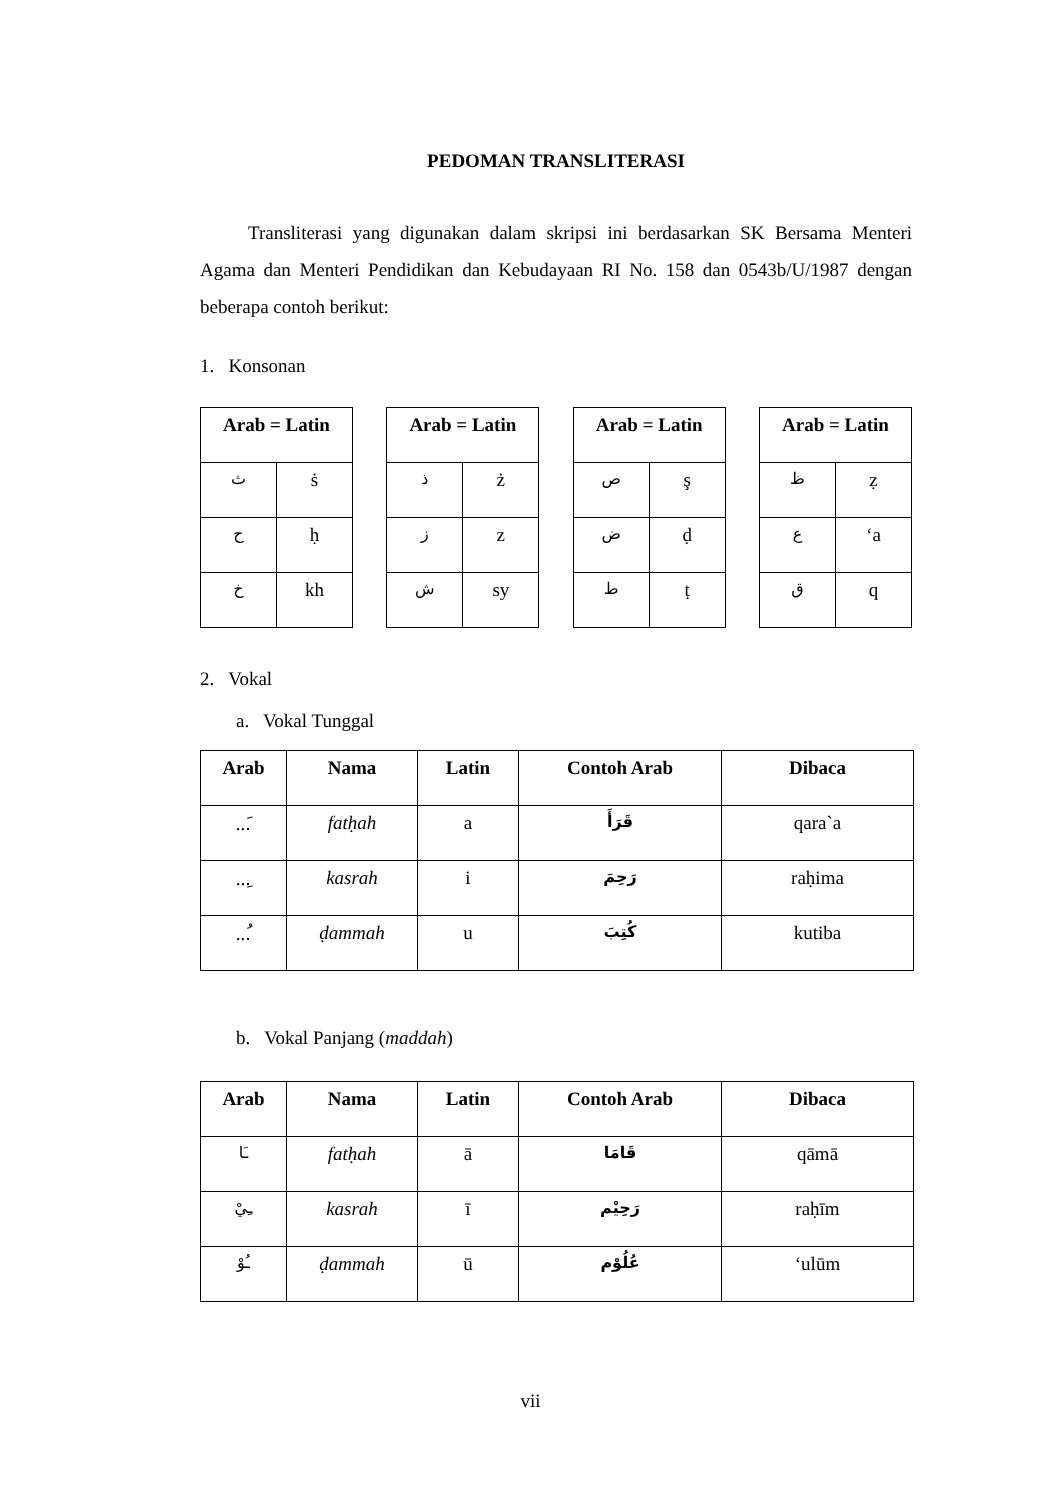PEDOMAN TRANSLITERASI
Transliterasi yang digunakan dalam skripsi ini berdasarkan SK Bersama Menteri Agama dan Menteri Pendidikan dan Kebudayaan RI No. 158 dan 0543b/U/1987 dengan beberapa contoh berikut:
1. Konsonan
| Arab = Latin | |
| --- | --- |
| ث | ṡ |
| ح | ḥ |
| خ | kh |
| Arab = Latin | |
| --- | --- |
| ذ | ż |
| ز | z |
| ش | sy |
| Arab = Latin | |
| --- | --- |
| ص | ş |
| ض | ḍ |
| ط | ṭ |
| Arab = Latin | |
| --- | --- |
| ظ | ẓ |
| ع | ‘a |
| ق | q |
2. Vokal
a. Vokal Tunggal
| Arab | Nama | Latin | Contoh Arab | Dibaca |
| --- | --- | --- | --- | --- |
| ...َ | fatḥah | a | قَرَأَ | qara`a |
| ...ِ | kasrah | i | رَحِمَ | raḥima |
| ...ُ | ḍammah | u | كُتِبَ | kutiba |
b. Vokal Panjang (maddah)
| Arab | Nama | Latin | Contoh Arab | Dibaca |
| --- | --- | --- | --- | --- |
| ـَا | fatḥah | ā | قَامَا | qāmā |
| ـِيْ | kasrah | ī | رَحِيْم | raḥīm |
| ـُوْ | ḍammah | ū | عُلُوْم | ‘ulūm |
vii